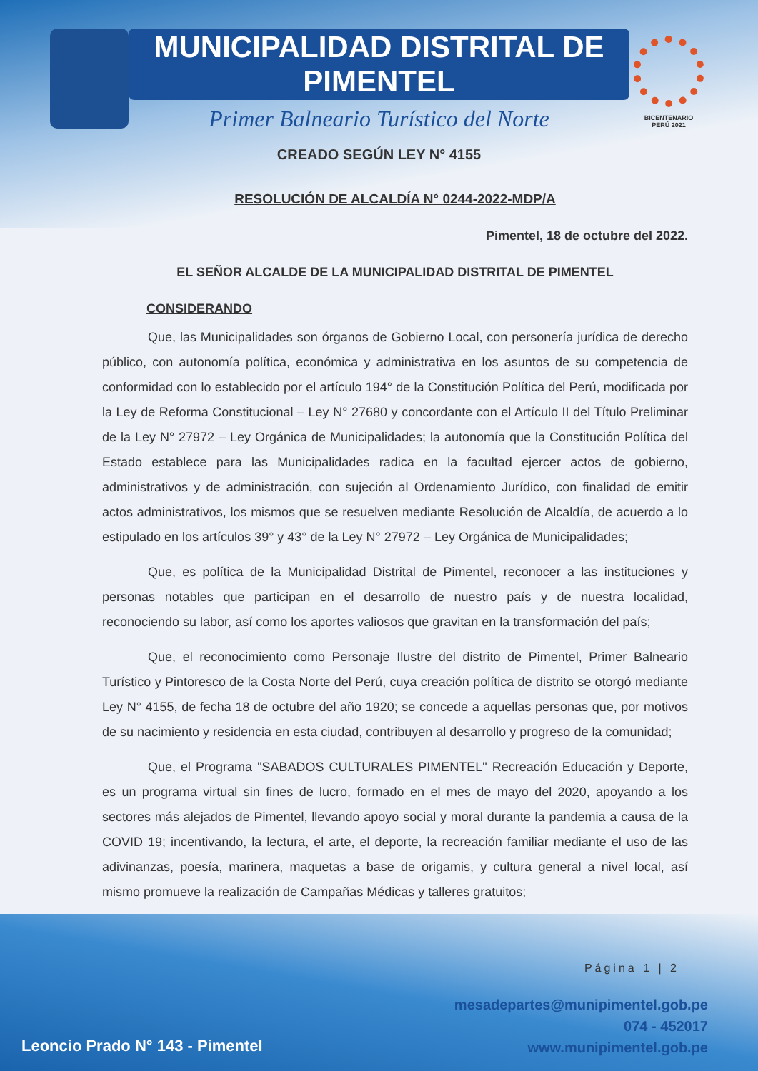MUNICIPALIDAD DISTRITAL DE PIMENTEL
Primer Balneario Turístico del Norte
CREADO SEGÚN LEY N° 4155
BICENTENARIO
PERÚ 2021
RESOLUCIÓN DE ALCALDÍA N° 0244-2022-MDP/A
Pimentel, 18 de octubre del 2022.
EL SEÑOR ALCALDE DE LA MUNICIPALIDAD DISTRITAL DE PIMENTEL
CONSIDERANDO
Que, las Municipalidades son órganos de Gobierno Local, con personería jurídica de derecho público, con autonomía política, económica y administrativa en los asuntos de su competencia de conformidad con lo establecido por el artículo 194° de la Constitución Política del Perú, modificada por la Ley de Reforma Constitucional – Ley N° 27680 y concordante con el Artículo II del Título Preliminar de la Ley N° 27972 – Ley Orgánica de Municipalidades; la autonomía que la Constitución Política del Estado establece para las Municipalidades radica en la facultad ejercer actos de gobierno, administrativos y de administración, con sujeción al Ordenamiento Jurídico, con finalidad de emitir actos administrativos, los mismos que se resuelven mediante Resolución de Alcaldía, de acuerdo a lo estipulado en los artículos 39° y 43° de la Ley N° 27972 – Ley Orgánica de Municipalidades;
Que, es política de la Municipalidad Distrital de Pimentel, reconocer a las instituciones y personas notables que participan en el desarrollo de nuestro país y de nuestra localidad, reconociendo su labor, así como los aportes valiosos que gravitan en la transformación del país;
Que, el reconocimiento como Personaje Ilustre del distrito de Pimentel, Primer Balneario Turístico y Pintoresco de la Costa Norte del Perú, cuya creación política de distrito se otorgó mediante Ley N° 4155, de fecha 18 de octubre del año 1920; se concede a aquellas personas que, por motivos de su nacimiento y residencia en esta ciudad, contribuyen al desarrollo y progreso de la comunidad;
Que, el Programa "SABADOS CULTURALES PIMENTEL" Recreación Educación y Deporte, es un programa virtual sin fines de lucro, formado en el mes de mayo del 2020, apoyando a los sectores más alejados de Pimentel, llevando apoyo social y moral durante la pandemia a causa de la COVID 19; incentivando, la lectura, el arte, el deporte, la recreación familiar mediante el uso de las adivinanzas, poesía, marinera, maquetas a base de origamis, y cultura general a nivel local, así mismo promueve la realización de Campañas Médicas y talleres gratuitos;
Página 1 | 2
mesadepartes@munipimentel.gob.pe
074 - 452017
www.munipimentel.gob.pe
Leoncio Prado N° 143 - Pimentel